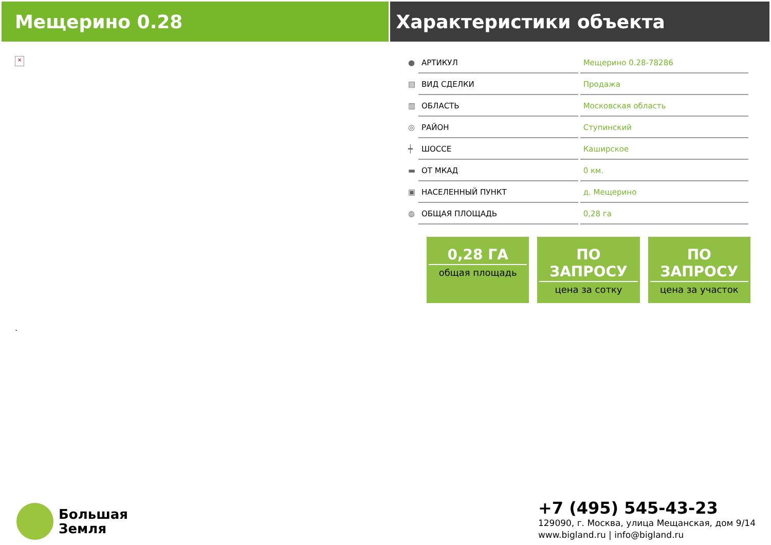Мещерино 0.28 Характеристики объекта
×
.
| ● | АРТИКУЛ | Мещерино 0.28-78286 |
| ▤ | ВИД СДЕЛКИ | Продажа |
| ▥ | ОБЛАСТЬ | Московская область |
| ◎ | РАЙОН | Ступинский |
| ┿ | ШОССЕ | Каширское |
| ▬ | ОТ МКАД | 0 км. |
| ▣ | НАСЕЛЕННЫЙ ПУНКТ | д. Мещерино |
| ◍ | ОБЩАЯ ПЛОЩАДЬ | 0,28 га |
0,28 ГА
общая площадь
ПО ЗАПРОСУ
цена за сотку
ПО ЗАПРОСУ
цена за участок
Большая
Земля
+7 (495) 545-43-23
129090, г. Москва, улица Мещанская, дом 9/14
www.bigland.ru | info@bigland.ru